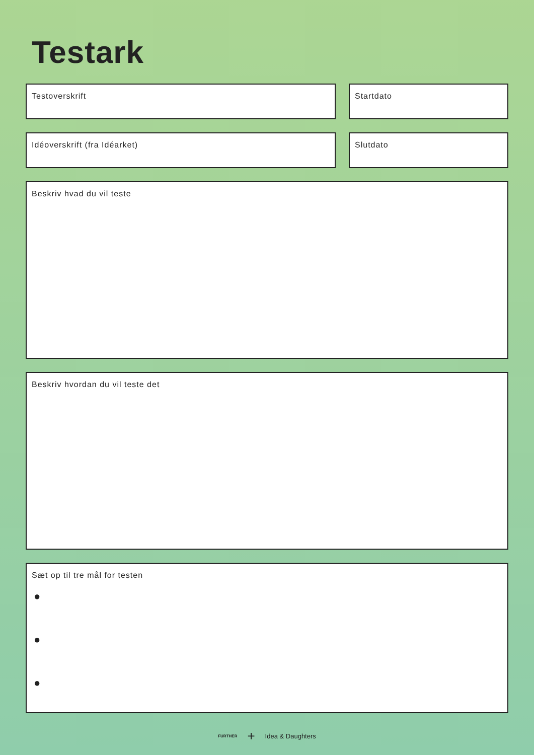Testark
Testoverskrift Startdato
Idéoverskrift (fra Idéarket) Slutdato
Beskriv hvad du vil teste
Beskriv hvordan du vil teste det
Sæt op til tre mål for testen
●
●
●
FURTHER + Idea & Daughters